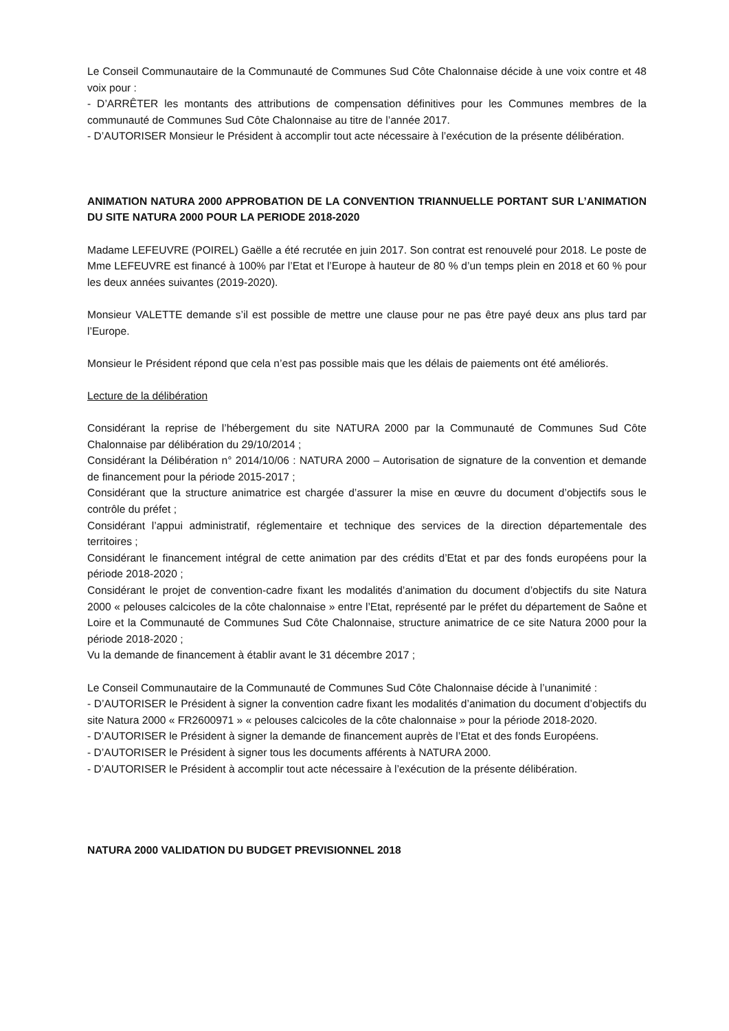Le Conseil Communautaire de la Communauté de Communes Sud Côte Chalonnaise décide à une voix contre et 48 voix pour :
- D’ARRÊTER les montants des attributions de compensation définitives pour les Communes membres de la communauté de Communes Sud Côte Chalonnaise au titre de l’année 2017.
- D’AUTORISER Monsieur le Président à accomplir tout acte nécessaire à l’exécution de la présente délibération.
ANIMATION NATURA 2000 APPROBATION DE LA CONVENTION TRIANNUELLE PORTANT SUR L’ANIMATION DU SITE NATURA 2000 POUR LA PERIODE 2018-2020
Madame LEFEUVRE (POIREL) Gaëlle a été recrutée en juin 2017. Son contrat est renouvelé pour 2018. Le poste de Mme LEFEUVRE est financé à 100% par l’Etat et l’Europe à hauteur de 80 % d’un temps plein en 2018 et 60 % pour les deux années suivantes (2019-2020).
Monsieur VALETTE demande s’il est possible de mettre une clause pour ne pas être payé deux ans plus tard par l’Europe.
Monsieur le Président répond que cela n’est pas possible mais que les délais de paiements ont été améliorés.
Lecture de la délibération
Considérant la reprise de l’hébergement du site NATURA 2000 par la Communauté de Communes Sud Côte Chalonnaise par délibération du 29/10/2014 ;
Considérant la Délibération n° 2014/10/06 : NATURA 2000 – Autorisation de signature de la convention et demande de financement pour la période 2015-2017 ;
Considérant que la structure animatrice est chargée d’assurer la mise en œuvre du document d’objectifs sous le contrôle du préfet ;
Considérant l’appui administratif, réglementaire et technique des services de la direction départementale des territoires ;
Considérant le financement intégral de cette animation par des crédits d’Etat et par des fonds européens pour la période 2018-2020 ;
Considérant le projet de convention-cadre fixant les modalités d’animation du document d’objectifs du site Natura 2000 « pelouses calcicoles de la côte chalonnaise » entre l’Etat, représenté par le préfet du département de Saône et Loire et la Communauté de Communes Sud Côte Chalonnaise, structure animatrice de ce site Natura 2000 pour la période 2018-2020 ;
Vu la demande de financement à établir avant le 31 décembre 2017 ;
Le Conseil Communautaire de la Communauté de Communes Sud Côte Chalonnaise décide à l’unanimité :
- D’AUTORISER le Président à signer la convention cadre fixant les modalités d’animation du document d’objectifs du site Natura 2000 « FR2600971 » « pelouses calcicoles de la côte chalonnaise » pour la période 2018-2020.
- D’AUTORISER le Président à signer la demande de financement auprès de l’Etat et des fonds Européens.
- D’AUTORISER le Président à signer tous les documents afférents à NATURA 2000.
- D’AUTORISER le Président à accomplir tout acte nécessaire à l’exécution de la présente délibération.
NATURA 2000 VALIDATION DU BUDGET PREVISIONNEL 2018